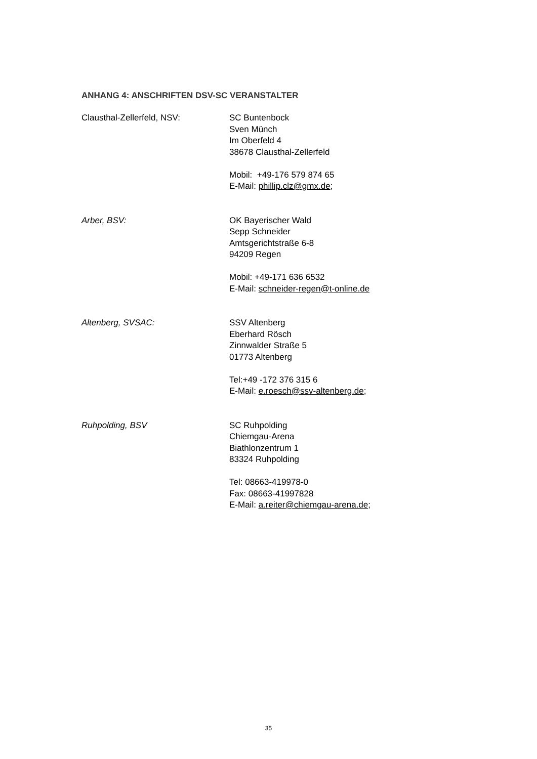ANHANG 4: ANSCHRIFTEN DSV-SC VERANSTALTER
Clausthal-Zellerfeld, NSV: SC Buntenbock
Sven Münch
Im Oberfeld 4
38678 Clausthal-Zellerfeld
Mobil: +49-176 579 874 65
E-Mail: phillip.clz@gmx.de;
Arber, BSV: OK Bayerischer Wald
Sepp Schneider
Amtsgerichtstraße 6-8
94209 Regen
Mobil: +49-171 636 6532
E-Mail: schneider-regen@t-online.de
Altenberg, SVSAC: SSV Altenberg
Eberhard Rösch
Zinnwalder Straße 5
01773 Altenberg
Tel:+49 -172 376 315 6
E-Mail: e.roesch@ssv-altenberg.de;
Ruhpolding, BSV SC Ruhpolding
Chiemgau-Arena
Biathlonzentrum 1
83324 Ruhpolding
Tel: 08663-419978-0
Fax: 08663-41997828
E-Mail: a.reiter@chiemgau-arena.de;
35